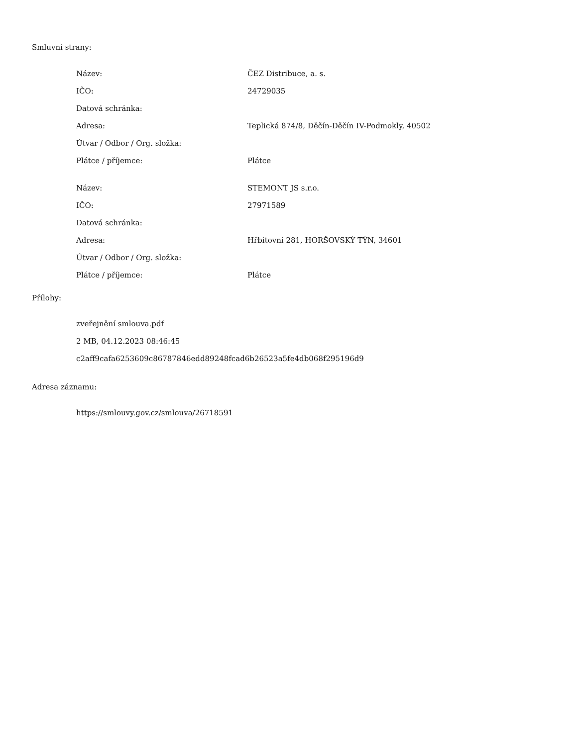Smluvní strany:
| Název: | ČEZ Distribuce, a. s. |
| IČO: | 24729035 |
| Datová schránka: | |
| Adresa: | Teplická 874/8, Děčín-Děčín IV-Podmokly, 40502 |
| Útvar / Odbor / Org. složka: | |
| Plátce / příjemce: | Plátce |
| Název: | STEMONT JS s.r.o. |
| IČO: | 27971589 |
| Datová schránka: | |
| Adresa: | Hřbitovní 281, HORŠOVSKÝ TÝN, 34601 |
| Útvar / Odbor / Org. složka: | |
| Plátce / příjemce: | Plátce |
Přílohy:
zveřejnění smlouva.pdf
2 MB, 04.12.2023 08:46:45
c2aff9cafa6253609c86787846edd89248fcad6b26523a5fe4db068f295196d9
Adresa záznamu:
https://smlouvy.gov.cz/smlouva/26718591